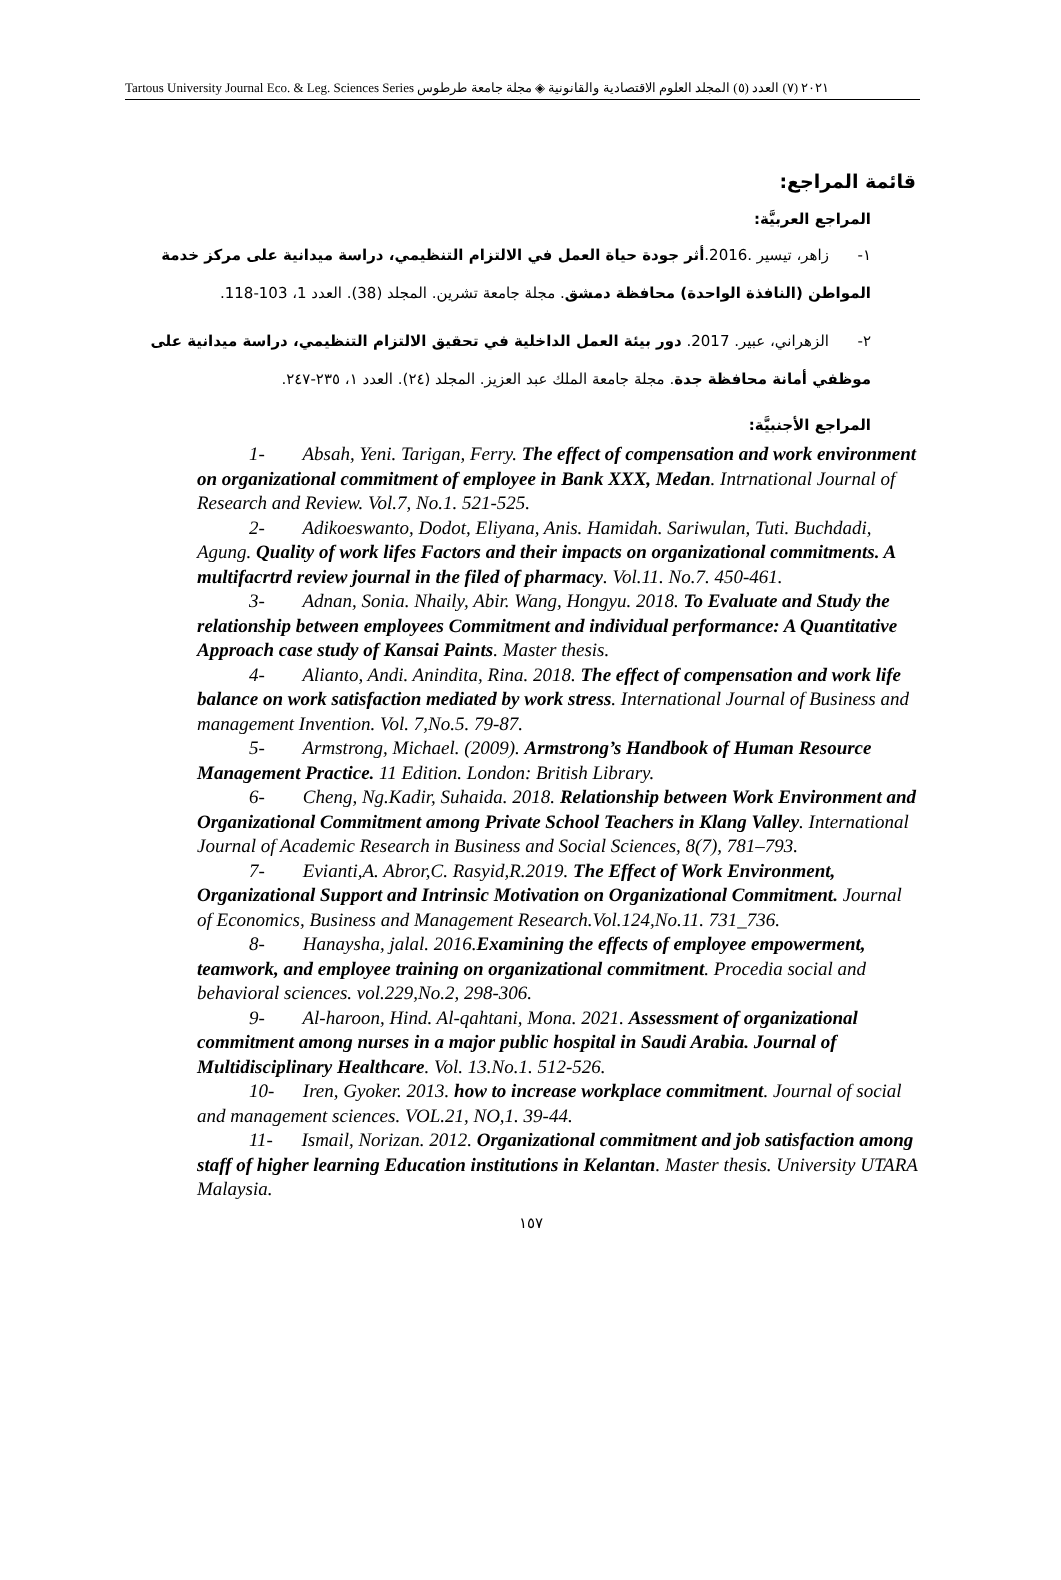Tartous University Journal Eco. & Leg. Sciences Series ٢٠٢١ (٧) العدد (٥) المجلد العلوم الاقتصادية والقانونية ◈ مجلة جامعة طرطوس
قائمة المراجع:
المراجع العربيَّة:
١- زاهر، تيسير .2016.أثر جودة حياة العمل في الالتزام التنظيمي، دراسة ميدانية على مركز خدمة المواطن (النافذة الواحدة) محافظة دمشق. مجلة جامعة تشرين. المجلد (38). العدد 1، 103-118.
٢- الزهراني، عبير. 2017. دور بيئة العمل الداخلية في تحقيق الالتزام التنظيمي، دراسة ميدانية على موظفي أمانة محافظة جدة. مجلة جامعة الملك عبد العزيز. المجلد (٢٤). العدد ١، ٢٣٥-٢٤٧.
المراجع الأجنبيَّة:
1- Absah, Yeni. Tarigan, Ferry. The effect of compensation and work environment on organizational commitment of employee in Bank XXX, Medan. Intrnational Journal of Research and Review. Vol.7, No.1. 521-525.
2- Adikoeswanto, Dodot, Eliyana, Anis. Hamidah. Sariwulan, Tuti. Buchdadi, Agung. Quality of work lifes Factors and their impacts on organizational commitments. A multifacrtrd review journal in the filed of pharmacy. Vol.11. No.7. 450-461.
3- Adnan, Sonia. Nhaily, Abir. Wang, Hongyu. 2018. To Evaluate and Study the relationship between employees Commitment and individual performance: A Quantitative Approach case study of Kansai Paints. Master thesis.
4- Alianto, Andi. Anindita, Rina. 2018. The effect of compensation and work life balance on work satisfaction mediated by work stress. International Journal of Business and management Invention. Vol. 7,No.5. 79-87.
5- Armstrong, Michael. (2009). Armstrong’s Handbook of Human Resource Management Practice. 11 Edition. London: British Library.
6- Cheng, Ng.Kadir, Suhaida. 2018. Relationship between Work Environment and Organizational Commitment among Private School Teachers in Klang Valley. International Journal of Academic Research in Business and Social Sciences, 8(7), 781–793.
7- Evianti,A. Abror,C. Rasyid,R.2019. The Effect of Work Environment, Organizational Support and Intrinsic Motivation on Organizational Commitment. Journal of Economics, Business and Management Research.Vol.124,No.11. 731_736.
8- Hanaysha, jalal. 2016.Examining the effects of employee empowerment, teamwork, and employee training on organizational commitment. Procedia social and behavioral sciences. vol.229,No.2, 298-306.
9- Al-haroon, Hind. Al-qahtani, Mona. 2021. Assessment of organizational commitment among nurses in a major public hospital in Saudi Arabia. Journal of Multidisciplinary Healthcare. Vol. 13.No.1. 512-526.
10- Iren, Gyoker. 2013. how to increase workplace commitment. Journal of social and management sciences. VOL.21, NO,1. 39-44.
11- Ismail, Norizan. 2012. Organizational commitment and job satisfaction among staff of higher learning Education institutions in Kelantan. Master thesis. University UTARA Malaysia.
١٥٧